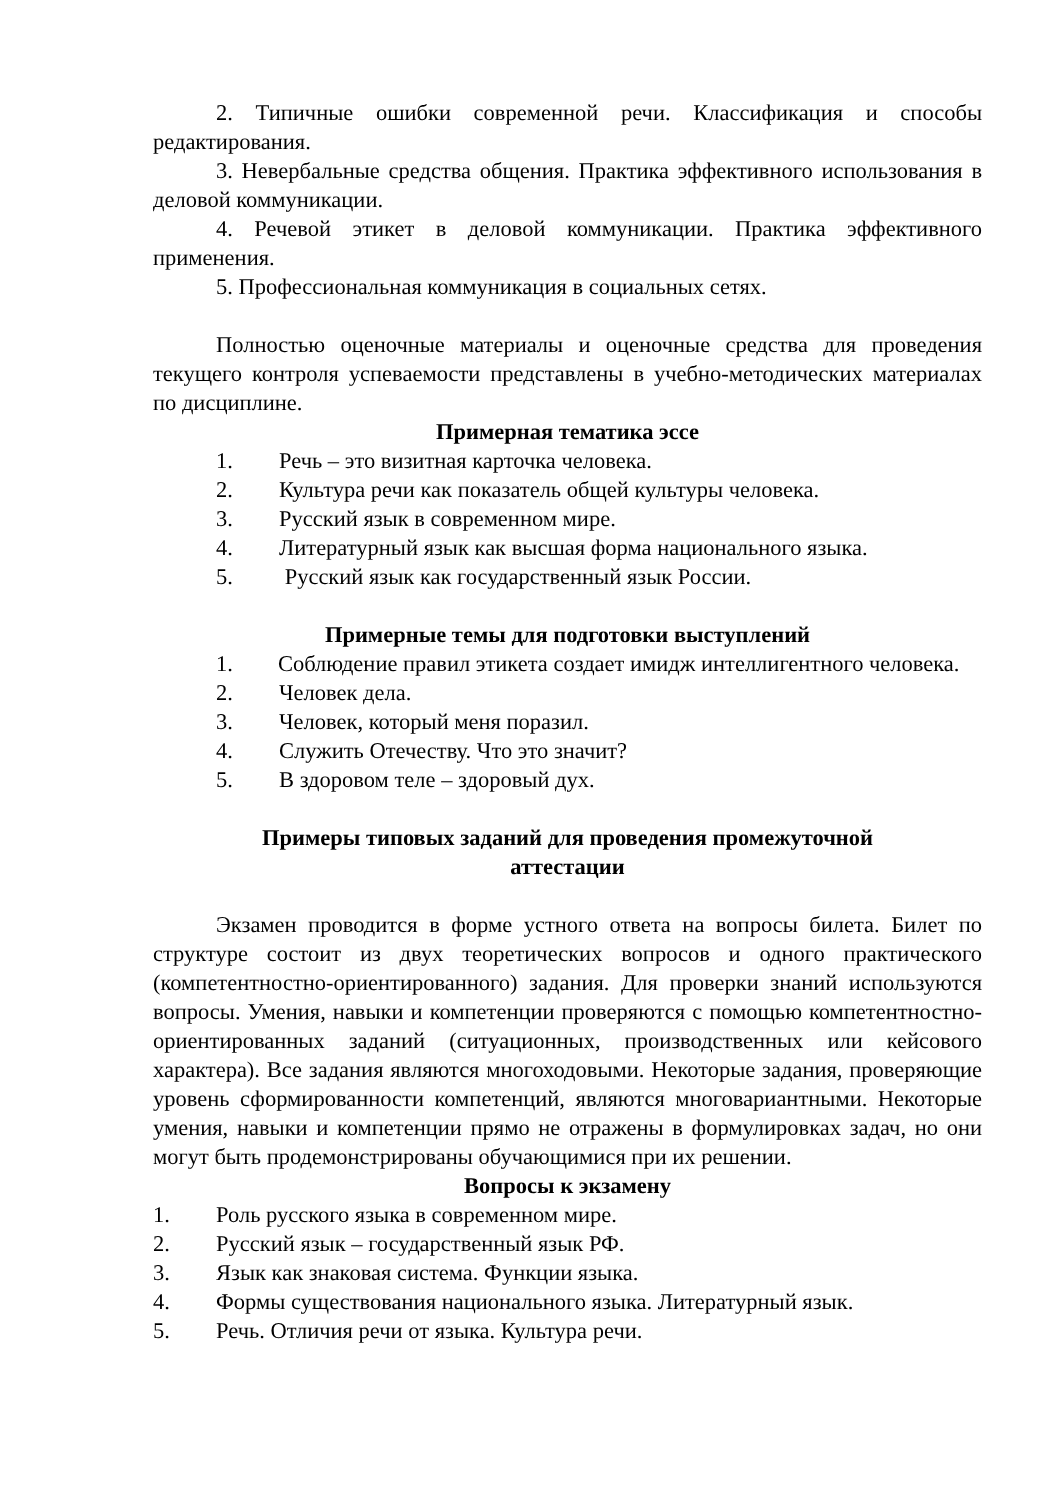2. Типичные ошибки современной речи. Классификация и способы редактирования.
3. Невербальные средства общения. Практика эффективного использования в деловой коммуникации.
4. Речевой этикет в деловой коммуникации. Практика эффективного применения.
5. Профессиональная коммуникация в социальных сетях.
Полностью оценочные материалы и оценочные средства для проведения текущего контроля успеваемости представлены в учебно-методических материалах по дисциплине.
Примерная тематика эссе
1. Речь – это визитная карточка человека.
2. Культура речи как показатель общей культуры человека.
3. Русский язык в современном мире.
4. Литературный язык как высшая форма национального языка.
5. Русский язык как государственный язык России.
Примерные темы для подготовки выступлений
1. Соблюдение правил этикета создает имидж интеллигентного человека.
2. Человек дела.
3. Человек, который меня поразил.
4. Служить Отечеству. Что это значит?
5. В здоровом теле – здоровый дух.
Примеры типовых заданий для проведения промежуточной
аттестации
Экзамен проводится в форме устного ответа на вопросы билета. Билет по структуре состоит из двух теоретических вопросов и одного практического (компетентностно-ориентированного) задания. Для проверки знаний используются вопросы. Умения, навыки и компетенции проверяются с помощью компетентностно-ориентированных заданий (ситуационных, производственных или кейсового характера). Все задания являются многоходовыми. Некоторые задания, проверяющие уровень сформированности компетенций, являются многовариантными. Некоторые умения, навыки и компетенции прямо не отражены в формулировках задач, но они могут быть продемонстрированы обучающимися при их решении.
Вопросы к экзамену
1. Роль русского языка в современном мире.
2. Русский язык – государственный язык РФ.
3. Язык как знаковая система. Функции языка.
4. Формы существования национального языка. Литературный язык.
5. Речь. Отличия речи от языка. Культура речи.